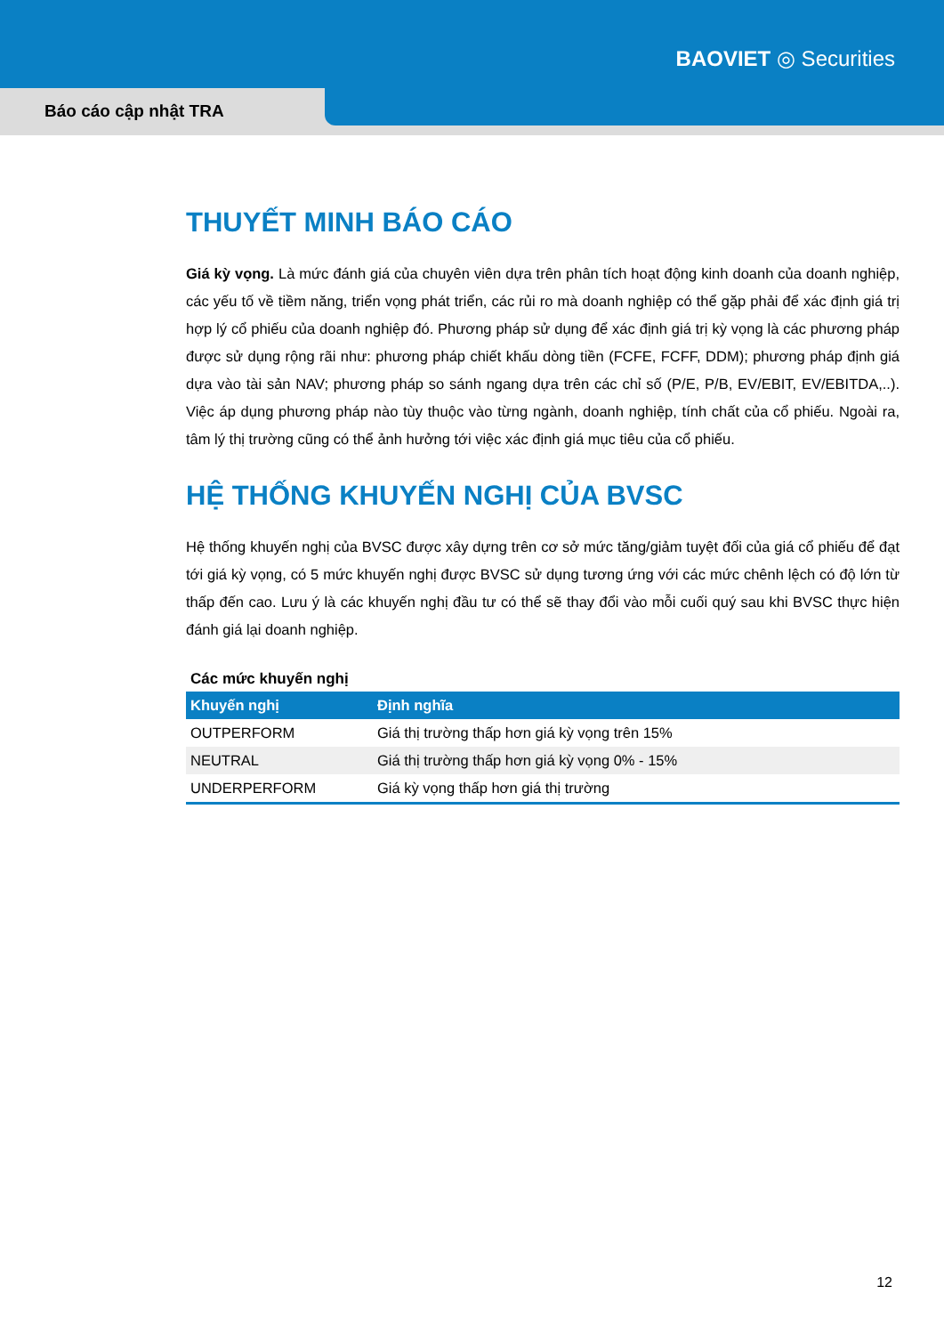BAOVIET ◎ Securities
Báo cáo cập nhật TRA
THUYẾT MINH BÁO CÁO
Giá kỳ vọng. Là mức đánh giá của chuyên viên dựa trên phân tích hoạt động kinh doanh của doanh nghiệp, các yếu tố về tiềm năng, triển vọng phát triển, các rủi ro mà doanh nghiệp có thể gặp phải để xác định giá trị hợp lý cổ phiếu của doanh nghiệp đó. Phương pháp sử dụng để xác định giá trị kỳ vọng là các phương pháp được sử dụng rộng rãi như: phương pháp chiết khấu dòng tiền (FCFE, FCFF, DDM); phương pháp định giá dựa vào tài sản NAV; phương pháp so sánh ngang dựa trên các chỉ số (P/E, P/B, EV/EBIT, EV/EBITDA,..). Việc áp dụng phương pháp nào tùy thuộc vào từng ngành, doanh nghiệp, tính chất của cổ phiếu. Ngoài ra, tâm lý thị trường cũng có thể ảnh hưởng tới việc xác định giá mục tiêu của cổ phiếu.
HỆ THỐNG KHUYẾN NGHỊ CỦA BVSC
Hệ thống khuyến nghị của BVSC được xây dựng trên cơ sở mức tăng/giảm tuyệt đối của giá cổ phiếu để đạt tới giá kỳ vọng, có 5 mức khuyến nghị được BVSC sử dụng tương ứng với các mức chênh lệch có độ lớn từ thấp đến cao. Lưu ý là các khuyến nghị đầu tư có thể sẽ thay đổi vào mỗi cuối quý sau khi BVSC thực hiện đánh giá lại doanh nghiệp.
Các mức khuyến nghị
| Khuyến nghị | Định nghĩa |
| --- | --- |
| OUTPERFORM | Giá thị trường thấp hơn giá kỳ vọng trên 15% |
| NEUTRAL | Giá thị trường thấp hơn giá kỳ vọng 0% - 15% |
| UNDERPERFORM | Giá kỳ vọng thấp hơn giá thị trường |
12